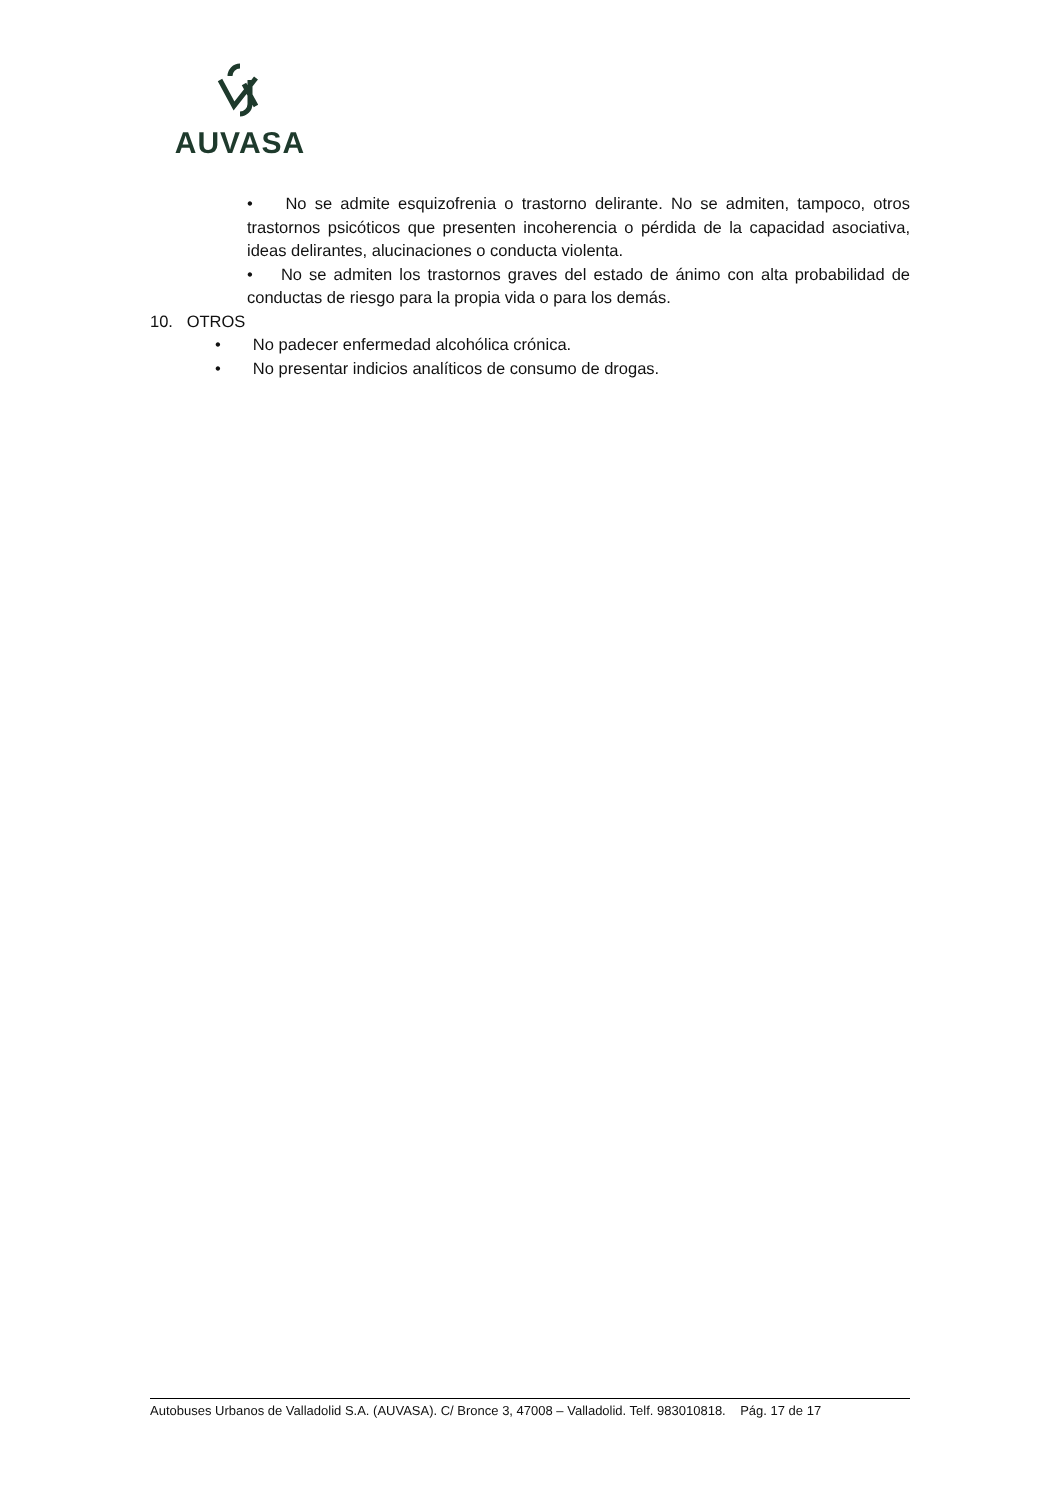AUVASA
• No se admite esquizofrenia o trastorno delirante. No se admiten, tampoco, otros trastornos psicóticos que presenten incoherencia o pérdida de la capacidad asociativa, ideas delirantes, alucinaciones o conducta violenta.
• No se admiten los trastornos graves del estado de ánimo con alta probabilidad de conductas de riesgo para la propia vida o para los demás.
10. OTROS
• No padecer enfermedad alcohólica crónica.
• No presentar indicios analíticos de consumo de drogas.
Autobuses Urbanos de Valladolid S.A. (AUVASA). C/ Bronce 3, 47008 – Valladolid. Telf. 983010818. Pág. 17 de 17